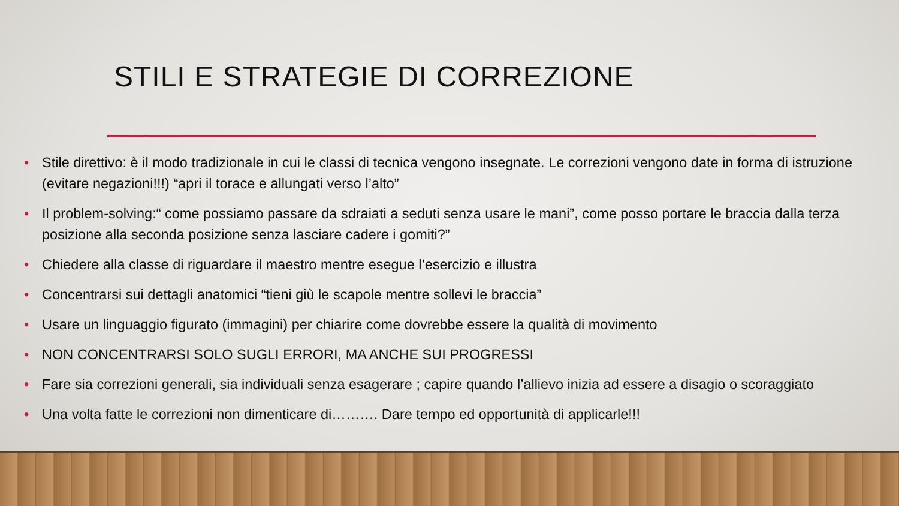STILI E STRATEGIE DI CORREZIONE
• Stile direttivo: è il modo tradizionale in cui le classi di tecnica vengono insegnate. Le correzioni vengono date in forma di istruzione (evitare negazioni!!!) “apri il torace e allungati verso l’alto”
• Il problem-solving:“ come possiamo passare da sdraiati a seduti senza usare le mani”, come posso portare le braccia dalla terza posizione alla seconda posizione senza lasciare cadere i gomiti?”
• Chiedere alla classe di riguardare il maestro mentre esegue l’esercizio e illustra
• Concentrarsi sui dettagli anatomici “tieni giù le scapole mentre sollevi le braccia”
• Usare un linguaggio figurato (immagini) per chiarire come dovrebbe essere la qualità di movimento
• NON CONCENTRARSI SOLO SUGLI ERRORI, MA ANCHE SUI PROGRESSI
• Fare sia correzioni generali, sia individuali senza esagerare ; capire quando l’allievo inizia ad essere a disagio o scoraggiato
• Una volta fatte le correzioni non dimenticare di………. Dare tempo ed opportunità di applicarle!!!